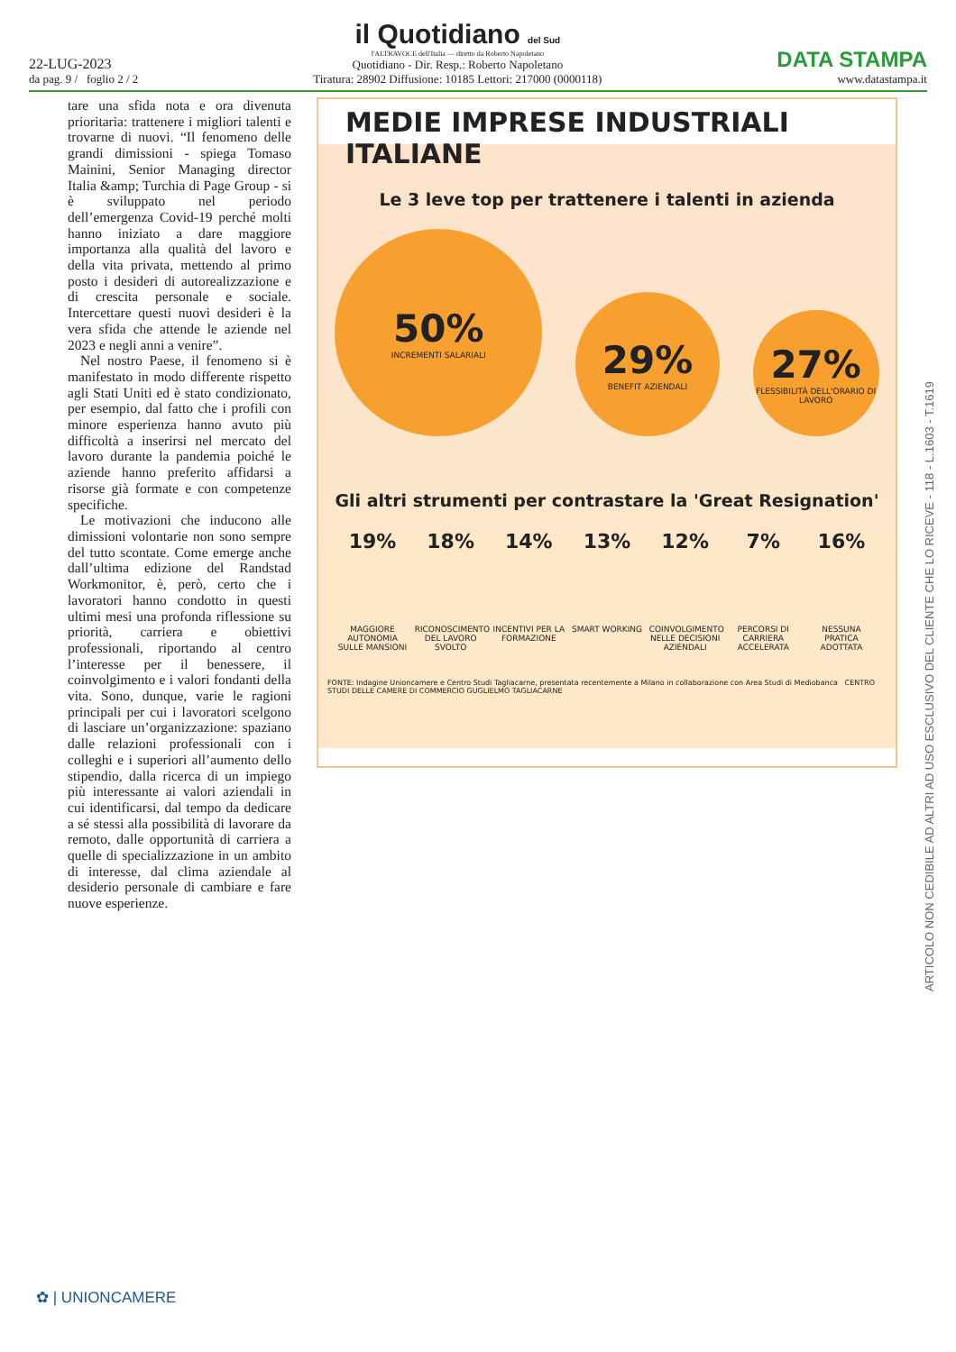22-LUG-2023
da pag. 9 / foglio 2 / 2
il Quotidiano del Sud
l'ALTRAVOCE dell'Italia — diretto da Roberto Napoletano
Quotidiano - Dir. Resp.: Roberto Napoletano
Tiratura: 28902 Diffusione: 10185 Lettori: 217000 (0000118)
DATA STAMPA
www.datastampa.it
tare una sfida nota e ora divenuta prioritaria: trattenere i migliori talenti e trovarne di nuovi. “Il fenomeno delle grandi dimissioni - spiega Tomaso Mainini, Senior Managing director Italia &amp; Turchia di Page Group - si è sviluppato nel periodo dell’emergenza Covid-19 perché molti hanno iniziato a dare maggiore importanza alla qualità del lavoro e della vita privata, mettendo al primo posto i desideri di autorealizzazione e di crescita personale e sociale. Intercettare questi nuovi desideri è la vera sfida che attende le aziende nel 2023 e negli anni a venire”.
Nel nostro Paese, il fenomeno si è manifestato in modo differente rispetto agli Stati Uniti ed è stato condizionato, per esempio, dal fatto che i profili con minore esperienza hanno avuto più difficoltà a inserirsi nel mercato del lavoro durante la pandemia poiché le aziende hanno preferito affidarsi a risorse già formate e con competenze specifiche.
Le motivazioni che inducono alle dimissioni volontarie non sono sempre del tutto scontate. Come emerge anche dall’ultima edizione del Randstad Workmonitor, è, però, certo che i lavoratori hanno condotto in questi ultimi mesi una profonda riflessione su priorità, carriera e obiettivi professionali, riportando al centro l’interesse per il benessere, il coinvolgimento e i valori fondanti della vita. Sono, dunque, varie le ragioni principali per cui i lavoratori scelgono di lasciare un’organizzazione: spaziano dalle relazioni professionali con i colleghi e i superiori all’aumento dello stipendio, dalla ricerca di un impiego più interessante ai valori aziendali in cui identificarsi, dal tempo da dedicare a sé stessi alla possibilità di lavorare da remoto, dalle opportunità di carriera a quelle di specializzazione in un ambito di interesse, dal clima aziendale al desiderio personale di cambiare e fare nuove esperienze.
MEDIE IMPRESE INDUSTRIALI ITALIANE
Le 3 leve top per trattenere i talenti in azienda
50%
INCREMENTI SALARIALI
29%
BENEFIT AZIENDALI
27%
FLESSIBILITÀ DELL'ORARIO DI LAVORO
Gli altri strumenti per contrastare la 'Great Resignation'
19%
MAGGIORE AUTONOMIA SULLE MANSIONI
18%
RICONOSCIMENTO DEL LAVORO SVOLTO
14%
INCENTIVI PER LA FORMAZIONE
13%
SMART WORKING
12%
COINVOLGIMENTO NELLE DECISIONI AZIENDALI
7%
PERCORSI DI CARRIERA ACCELERATA
16%
NESSUNA PRATICA ADOTTATA
FONTE: Indagine Unioncamere e Centro Studi Tagliacarne, presentata recentemente a Milano in collaborazione con Area Studi di Mediobanca CENTRO STUDI DELLE CAMERE DI COMMERCIO GUGLIELMO TAGLIACARNE
ARTICOLO NON CEDIBILE AD ALTRI AD USO ESCLUSIVO DEL CLIENTE CHE LO RICEVE - 118 - L.1603 - T.1619
✿ | UNIONCAMERE